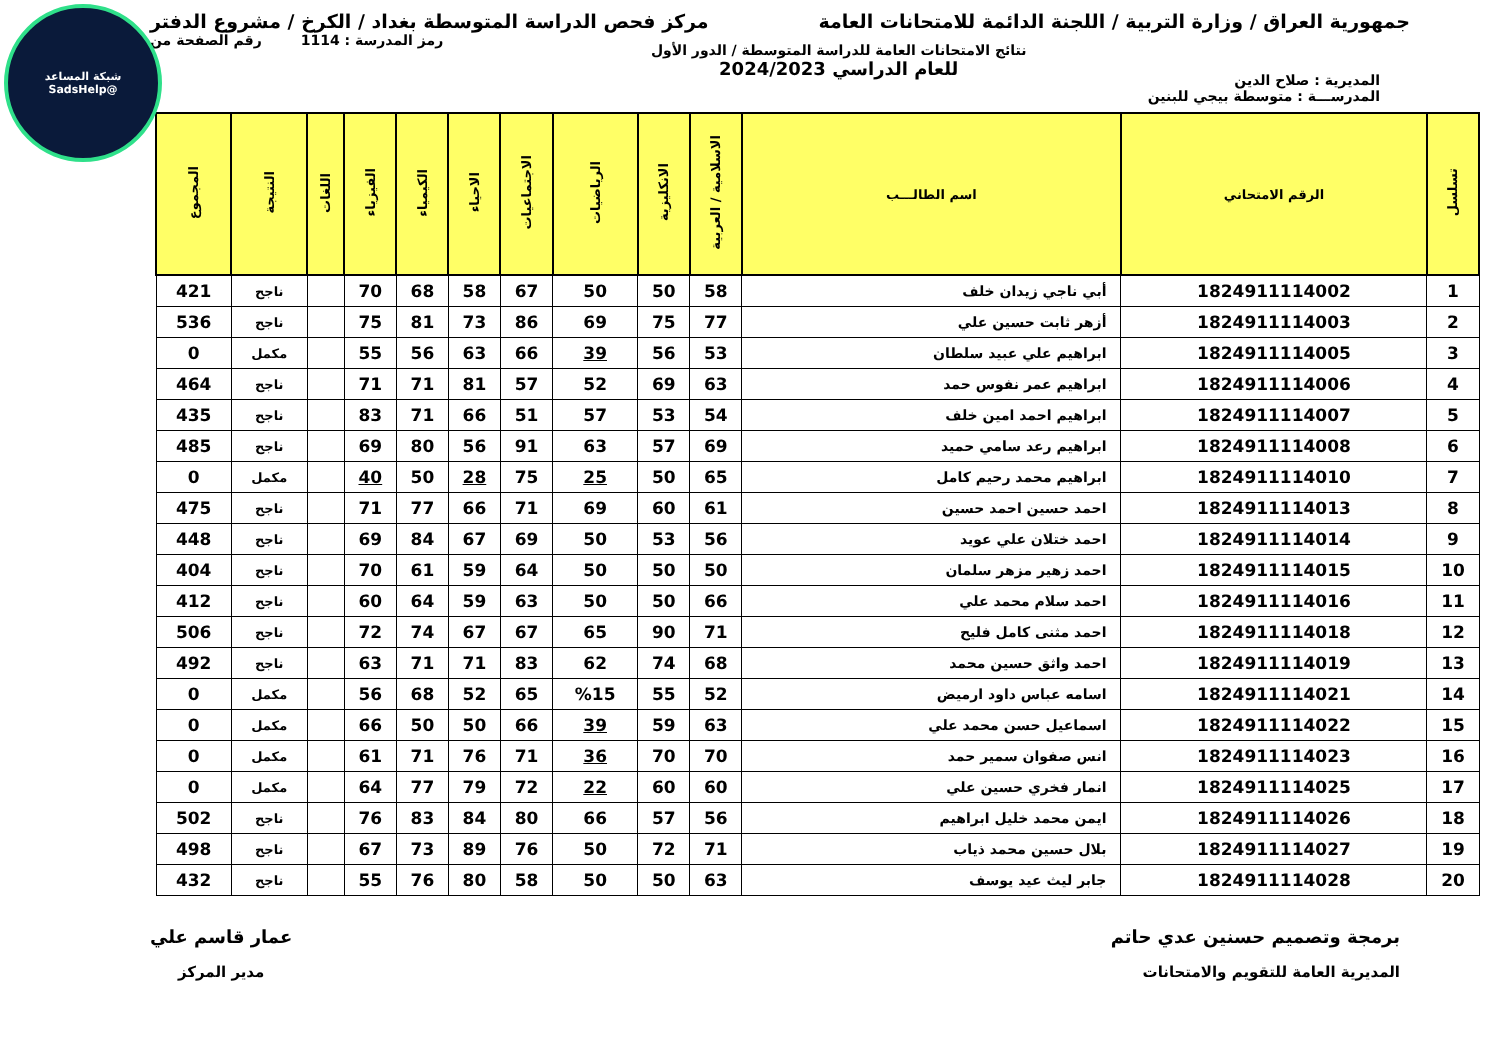شبكة المساعد
@SadsHelp
جمهورية العراق / وزارة التربية / اللجنة الدائمة للامتحانات العامة
مركز فحص الدراسة المتوسطة بغداد / الكرخ / مشروع الدفتر
المديرية : صلاح الدين
نتائج الامتحانات العامة للدراسة المتوسطة / الدور الأول
للعام الدراسي 2024/2023
رمز المدرسة : 1114 رقم الصفحة من
المدرســـة : متوسطة بيجي للبنين
| تسلسل | الرقم الامتحاني | اسم الطالـــب | الاسلامية / العربية | الانكليزية | الرياضيات | الاجتماعيات | الاحياء | الكيمياء | الفيزياء | اللغات | النتيجة | المجموع |
| --- | --- | --- | --- | --- | --- | --- | --- | --- | --- | --- | --- | --- |
| 1 | 1824911114002 | أبي ناجي زيدان خلف | 58 | 50 | 50 | 67 | 58 | 68 | 70 | | ناجح | 421 |
| 2 | 1824911114003 | أزهر ثابت حسين علي | 77 | 75 | 69 | 86 | 73 | 81 | 75 | | ناجح | 536 |
| 3 | 1824911114005 | ابراهيم علي عبيد سلطان | 53 | 56 | 39 | 66 | 63 | 56 | 55 | | مكمل | 0 |
| 4 | 1824911114006 | ابراهيم عمر نفوس حمد | 63 | 69 | 52 | 57 | 81 | 71 | 71 | | ناجح | 464 |
| 5 | 1824911114007 | ابراهيم احمد امين خلف | 54 | 53 | 57 | 51 | 66 | 71 | 83 | | ناجح | 435 |
| 6 | 1824911114008 | ابراهيم رعد سامي حميد | 69 | 57 | 63 | 91 | 56 | 80 | 69 | | ناجح | 485 |
| 7 | 1824911114010 | ابراهيم محمد رحيم كامل | 65 | 50 | 25 | 75 | 28 | 50 | 40 | | مكمل | 0 |
| 8 | 1824911114013 | احمد حسين احمد حسين | 61 | 60 | 69 | 71 | 66 | 77 | 71 | | ناجح | 475 |
| 9 | 1824911114014 | احمد ختلان علي عويد | 56 | 53 | 50 | 69 | 67 | 84 | 69 | | ناجح | 448 |
| 10 | 1824911114015 | احمد زهير مزهر سلمان | 50 | 50 | 50 | 64 | 59 | 61 | 70 | | ناجح | 404 |
| 11 | 1824911114016 | احمد سلام محمد علي | 66 | 50 | 50 | 63 | 59 | 64 | 60 | | ناجح | 412 |
| 12 | 1824911114018 | احمد مثنى كامل فليح | 71 | 90 | 65 | 67 | 67 | 74 | 72 | | ناجح | 506 |
| 13 | 1824911114019 | احمد واثق حسين محمد | 68 | 74 | 62 | 83 | 71 | 71 | 63 | | ناجح | 492 |
| 14 | 1824911114021 | اسامه عباس داود ارميض | 52 | 55 | %15 | 65 | 52 | 68 | 56 | | مكمل | 0 |
| 15 | 1824911114022 | اسماعيل حسن محمد علي | 63 | 59 | 39 | 66 | 50 | 50 | 66 | | مكمل | 0 |
| 16 | 1824911114023 | انس صفوان سمير حمد | 70 | 70 | 36 | 71 | 76 | 71 | 61 | | مكمل | 0 |
| 17 | 1824911114025 | انمار فخري حسين علي | 60 | 60 | 22 | 72 | 79 | 77 | 64 | | مكمل | 0 |
| 18 | 1824911114026 | ايمن محمد خليل ابراهيم | 56 | 57 | 66 | 80 | 84 | 83 | 76 | | ناجح | 502 |
| 19 | 1824911114027 | بلال حسين محمد ذياب | 71 | 72 | 50 | 76 | 89 | 73 | 67 | | ناجح | 498 |
| 20 | 1824911114028 | جابر ليث عيد يوسف | 63 | 50 | 50 | 58 | 80 | 76 | 55 | | ناجح | 432 |
برمجة وتصميم حسنين عدي حاتم
المديرية العامة للتقويم والامتحانات
عمار قاسم علي
مدير المركز